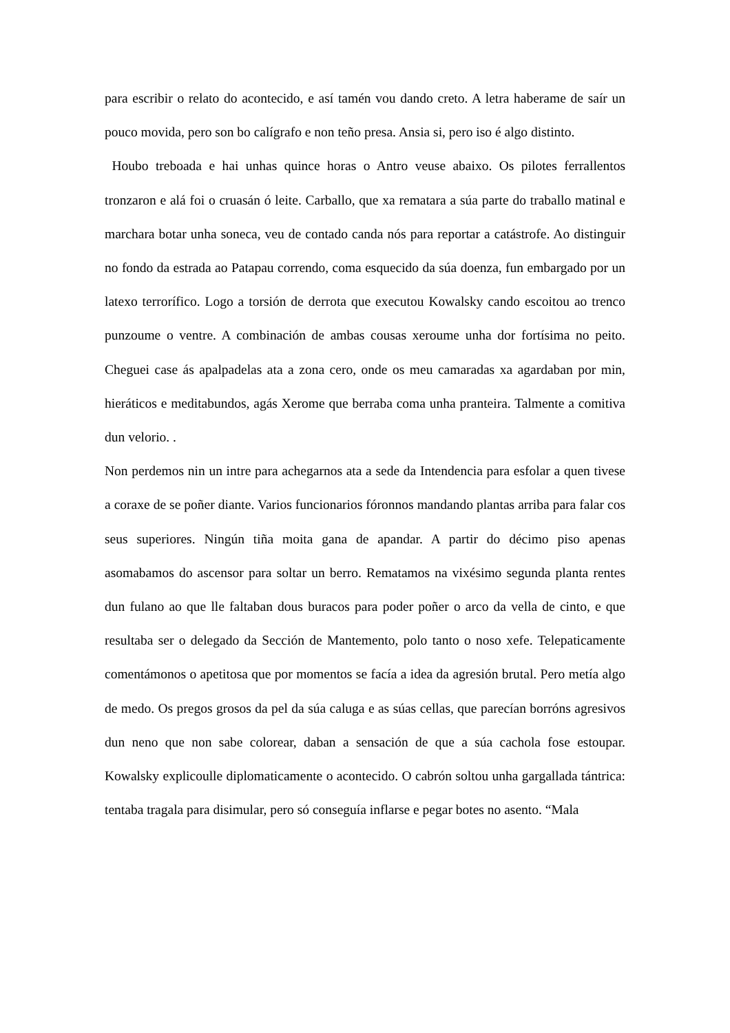para escribir o relato do acontecido, e así tamén vou dando creto. A letra haberame de saír un pouco movida, pero son bo calígrafo e non teño presa. Ansia si, pero iso é algo distinto.
Houbo treboada e hai unhas quince horas o Antro veuse abaixo. Os pilotes ferrallentos tronzaron e alá foi o cruasán ó leite. Carballo, que xa rematara a súa parte do traballo matinal e marchara botar unha soneca, veu de contado canda nós para reportar a catástrofe. Ao distinguir no fondo da estrada ao Patapau correndo, coma esquecido da súa doenza, fun embargado por un latexo terrorífico. Logo a torsión de derrota que executou Kowalsky cando escoitou ao trenco punzoume o ventre. A combinación de ambas cousas xeroume unha dor fortísima no peito. Cheguei case ás apalpadelas ata a zona cero, onde os meu camaradas xa agardaban por min, hieráticos e meditabundos, agás Xerome que berraba coma unha pranteira. Talmente a comitiva dun velorio. .
Non perdemos nin un intre para achegarnos ata a sede da Intendencia para esfolar a quen tivese a coraxe de se poñer diante. Varios funcionarios fóronnos mandando plantas arriba para falar cos seus superiores. Ningún tiña moita gana de apandar. A partir do décimo piso apenas asomabamos do ascensor para soltar un berro. Rematamos na vixésimo segunda planta rentes dun fulano ao que lle faltaban dous buracos para poder poñer o arco da vella de cinto, e que resultaba ser o delegado da Sección de Mantemento, polo tanto o noso xefe. Telepaticamente comentámonos o apetitosa que por momentos se facía a idea da agresión brutal. Pero metía algo de medo. Os pregos grosos da pel da súa caluga e as súas cellas, que parecían borróns agresivos dun neno que non sabe colorear, daban a sensación de que a súa cachola fose estoupar. Kowalsky explicoulle diplomaticamente o acontecido. O cabrón soltou unha gargallada tántrica: tentaba tragala para disimular, pero só conseguía inflarse e pegar botes no asento. “Mala